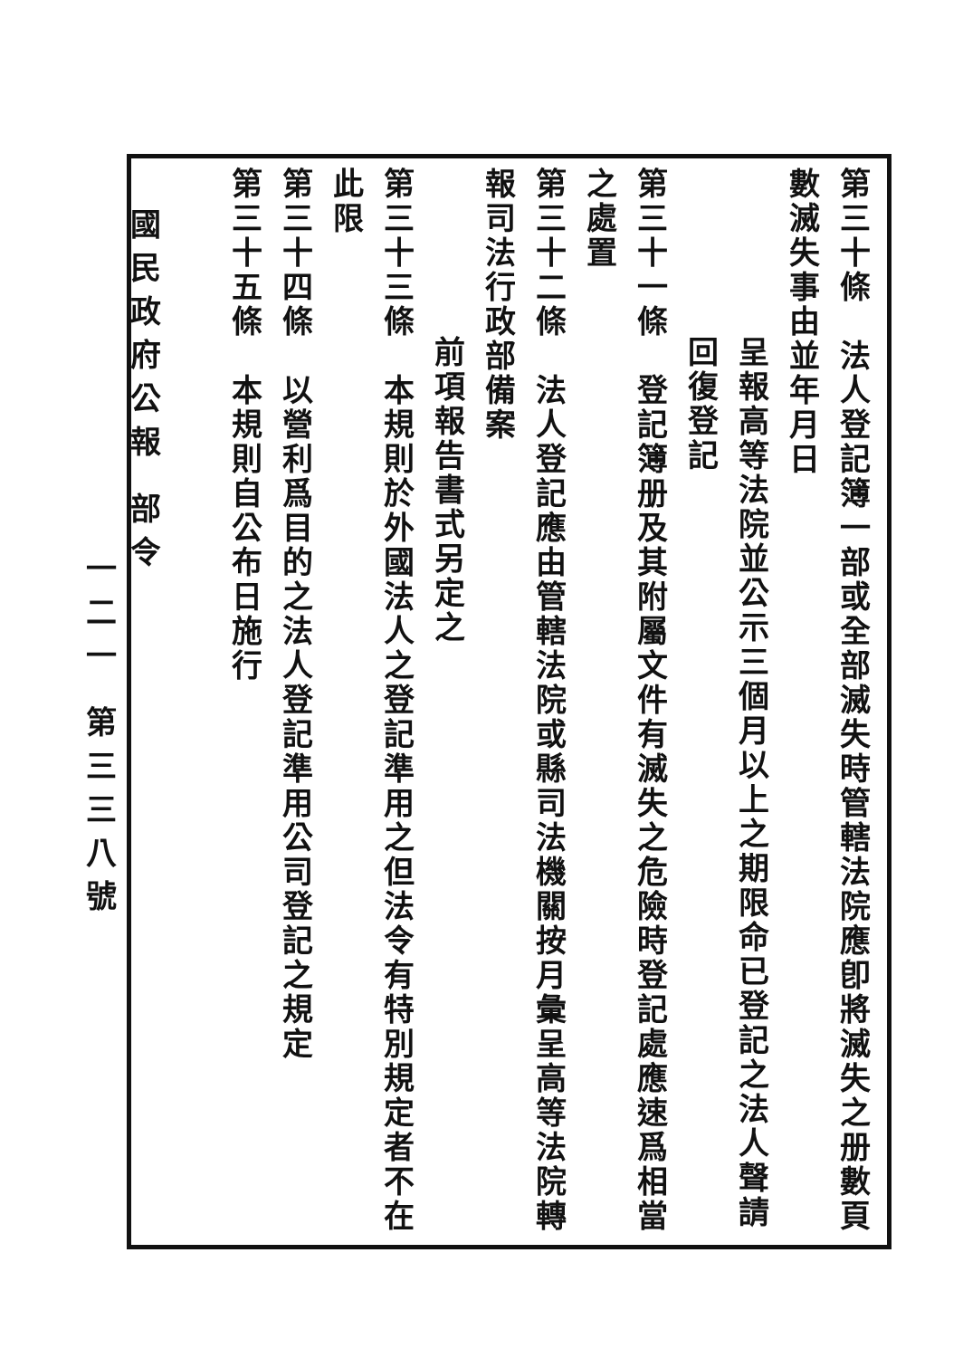國民政府公報 部令
一二一 第三三八號
第三十條　法人登記簿一部或全部滅失時管轄法院應卽將滅失之册數頁數滅失事由並年月日
呈報高等法院並公示三個月以上之期限命已登記之法人聲請回復登記
第三十一條　登記簿册及其附屬文件有滅失之危險時登記處應速爲相當之處置
第三十二條　法人登記應由管轄法院或縣司法機關按月彙呈高等法院轉報司法行政部備案
前項報告書式另定之
第三十三條　本規則於外國法人之登記準用之但法令有特別規定者不在此限
第三十四條　以營利爲目的之法人登記準用公司登記之規定
第三十五條　本規則自公布日施行